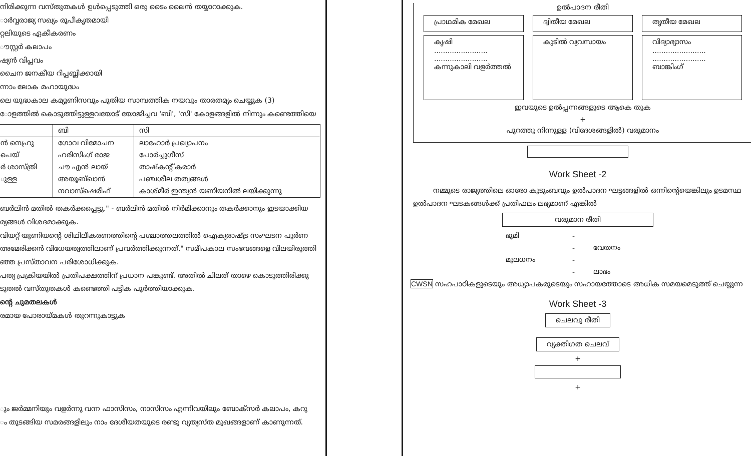നിരിക്കുന്ന വസ്തുതകൾ ഉൾപ്പെടുത്തി ഒരു ടൈം ലൈൻ തയ്യാറാക്കുക.
ാർവ്വരാജ്യ സഖ്യം രൂപീകൃതമായി
റ്റലിയുടെ ഏകീകരണം
ൗസ്റ്റർ കലാപം
ഷ്യൻ വിപ്ലവം
ചൈന ജനകീയ റിപ്പബ്ലിക്കായി
ന്നാം ലോക മഹായുദ്ധം
ലെ യുദ്ധകാല കമ്യൂണിസവും പുതിയ സാമ്പത്തിക നയവും താരതമ്യം ചെയ്യുക (3)
ോളത്തിൽ കൊടുത്തിട്ടുള്ളവയോട് യോജിച്ചവ 'ബി', 'സി' കോളങ്ങളിൽ നിന്നും കണ്ടെത്തിയെ
| | ബി | സി |
| --- | --- | --- |
| ൻ നെഹ്രു | ഗോവ വിമോചന | ലാഹോർ പ്രഖ്യാപനം |
| പെയ് | ഹരിസിംഗ് രാജ | പോർച്ചുഗീസ് |
| ർ ശാസ്ത്രി | ചൗ എൻ ലായ് | താഷ്കന്റ് കരാർ |
| ുള്ള | അയൂബ്ഖാൻ | പഞ്ചശീല തത്വങ്ങൾ |
| | നവാസ്ഷെരീഫ് | കാശ്മീർ ഇന്ത്യൻ യണിയനിൽ ലയിക്കുന്നു |
ബർലിൻ മതിൽ തകർക്കപ്പെട്ടു." - ബർലിൻ മതിൽ നിർമിക്കാനും തകർക്കാനും ഇടയാക്കിയ
ര്യങ്ങൾ വിശദമാക്കുക.
വിയറ്റ് യൂണിയന്റെ ശിഥിലീകരണത്തിന്റെ പശ്ചാത്തലത്തിൽ ഐക്യരാഷ്ട്ര സംഘടന പൂർണ
അമേരിക്കൻ വിധേയത്വത്തിലാണ് പ്രവർത്തിക്കുന്നത്." സമീപകാല സംഭവങ്ങളെ വിലയിരുത്തി
ഞ്ഞ പ്രസ്താവന പരിശോധിക്കുക.
പത്യ പ്രക്രിയയിൽ പ്രതിപക്ഷത്തിന് പ്രധാന പങ്കുണ്ട്. അതിൽ ചിലത് താഴെ കൊടുത്തിരിക്കു
ടുതൽ വസ്തുതകൾ കണ്ടെത്തി പട്ടിക പൂർത്തിയാക്കുക.
ന്റെ ചുമതലകൾ
രമായ പോരായ്മകൾ തുറന്നുകാട്ടുക
ും ജർമ്മനിയും വളർന്നു വന്ന ഫാസിസം, നാസിസം എന്നിവയിലും ബോക്സർ കലാപം, കറു
ം തുടങ്ങിയ സമരങ്ങളിലും നാം ദേശീയതയുടെ രണ്ടു വ്യത്യസ്ത മുഖങ്ങളാണ് കാണുന്നത്.
ഉൽപാദന രീതി
പ്രാഥമിക മേഖല ദ്വിതീയ മേഖല തൃതീയ മേഖല
കൃഷി
........................
........................
കന്നുകാലി വളർത്തൽ കുടിൽ വ്യവസായം വിദ്യാഭ്യാസം
........................
........................
ബാങ്കിംഗ്
ഇവയുടെ ഉൽപ്പന്നങ്ങളുടെ ആകെ തുക
+
പുറത്തു നിന്നുള്ള (വിദേശങ്ങളിൽ) വരുമാനം
Work Sheet -2
നമ്മുടെ രാജ്യത്തിലെ ഓരോ കുടുംബവും ഉൽപാദന ഘട്ടങ്ങളിൽ ഒന്നിന്റെയെങ്കിലും ഉടമസ്ഥ
ഉൽപാദന ഘടകങ്ങൾക്ക് പ്രതിഫലം ലഭ്യമാണ് എങ്കിൽ
വരുമാന രീതി
| ഭൂമി | - | |
| | - | വേതനം |
| മൂലധനം | - | |
| | - | ലാഭം |
CWSN സഹപാഠികളുടെയും അധ്യാപകരുടെയും സഹായത്തോടെ അധിക സമയമെടുത്ത് ചെയ്യുന്ന
Work Sheet -3
ചെലവു രീതി
വ്യക്തിഗത ചെലവ്
+
+